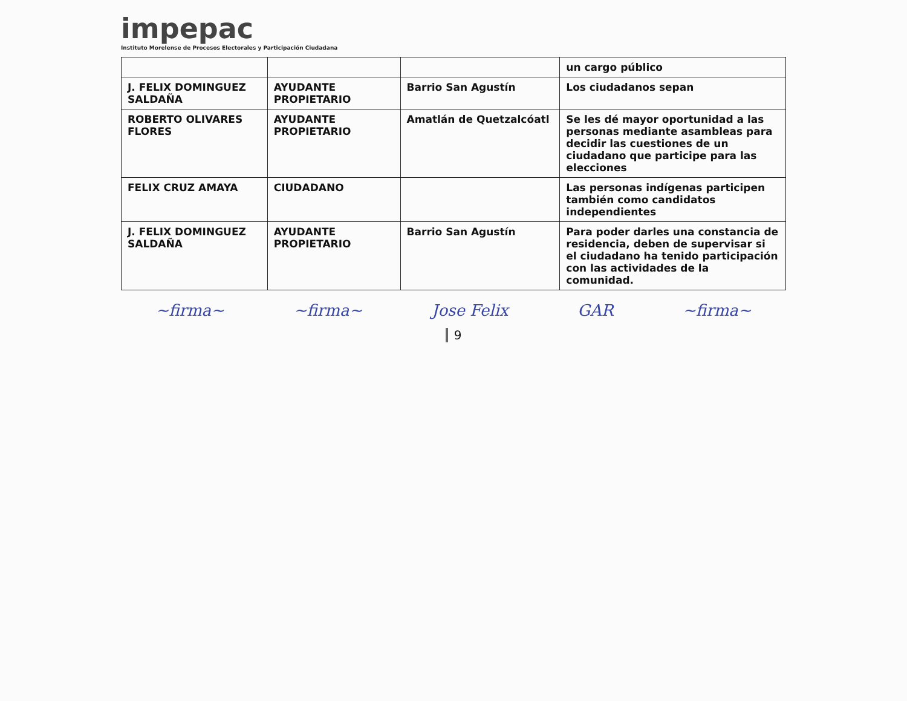impepac
Instituto Morelense de Procesos Electorales y Participación Ciudadana
| | | | un cargo público |
| J. FELIX DOMINGUEZ SALDAÑA | AYUDANTE PROPIETARIO | Barrio San Agustín | Los ciudadanos sepan |
| ROBERTO OLIVARES FLORES | AYUDANTE PROPIETARIO | Amatlán de Quetzalcóatl | Se les dé mayor oportunidad a las personas mediante asambleas para decidir las cuestiones de un ciudadano que participe para las elecciones |
| FELIX CRUZ AMAYA | CIUDADANO | | Las personas indígenas participen también como candidatos independientes |
| J. FELIX DOMINGUEZ SALDAÑA | AYUDANTE PROPIETARIO | Barrio San Agustín | Para poder darles una constancia de residencia, deben de supervisar si el ciudadano ha tenido participación con las actividades de la comunidad. |
~firma~ ~firma~ Jose Felix GAR ~firma~
9